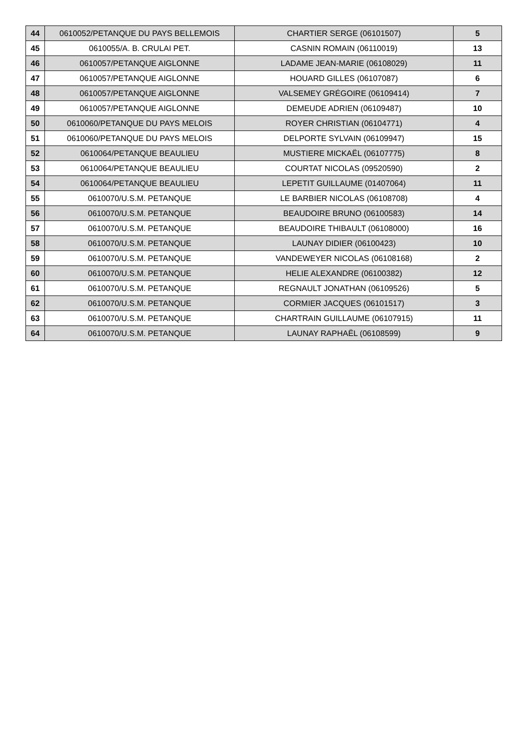| 44 | 0610052/PETANQUE DU PAYS BELLEMOIS | CHARTIER SERGE (06101507) | 5 |
| 45 | 0610055/A. B. CRULAI PET. | CASNIN ROMAIN (06110019) | 13 |
| 46 | 0610057/PETANQUE AIGLONNE | LADAME JEAN-MARIE (06108029) | 11 |
| 47 | 0610057/PETANQUE AIGLONNE | HOUARD GILLES (06107087) | 6 |
| 48 | 0610057/PETANQUE AIGLONNE | VALSEMEY GRÉGOIRE (06109414) | 7 |
| 49 | 0610057/PETANQUE AIGLONNE | DEMEUDE ADRIEN (06109487) | 10 |
| 50 | 0610060/PETANQUE DU PAYS MELOIS | ROYER CHRISTIAN (06104771) | 4 |
| 51 | 0610060/PETANQUE DU PAYS MELOIS | DELPORTE SYLVAIN (06109947) | 15 |
| 52 | 0610064/PETANQUE BEAULIEU | MUSTIERE MICKAËL (06107775) | 8 |
| 53 | 0610064/PETANQUE BEAULIEU | COURTAT NICOLAS (09520590) | 2 |
| 54 | 0610064/PETANQUE BEAULIEU | LEPETIT GUILLAUME (01407064) | 11 |
| 55 | 0610070/U.S.M. PETANQUE | LE BARBIER NICOLAS (06108708) | 4 |
| 56 | 0610070/U.S.M. PETANQUE | BEAUDOIRE BRUNO (06100583) | 14 |
| 57 | 0610070/U.S.M. PETANQUE | BEAUDOIRE THIBAULT (06108000) | 16 |
| 58 | 0610070/U.S.M. PETANQUE | LAUNAY DIDIER (06100423) | 10 |
| 59 | 0610070/U.S.M. PETANQUE | VANDEWEYER NICOLAS (06108168) | 2 |
| 60 | 0610070/U.S.M. PETANQUE | HELIE ALEXANDRE (06100382) | 12 |
| 61 | 0610070/U.S.M. PETANQUE | REGNAULT JONATHAN (06109526) | 5 |
| 62 | 0610070/U.S.M. PETANQUE | CORMIER JACQUES (06101517) | 3 |
| 63 | 0610070/U.S.M. PETANQUE | CHARTRAIN GUILLAUME (06107915) | 11 |
| 64 | 0610070/U.S.M. PETANQUE | LAUNAY RAPHAËL (06108599) | 9 |